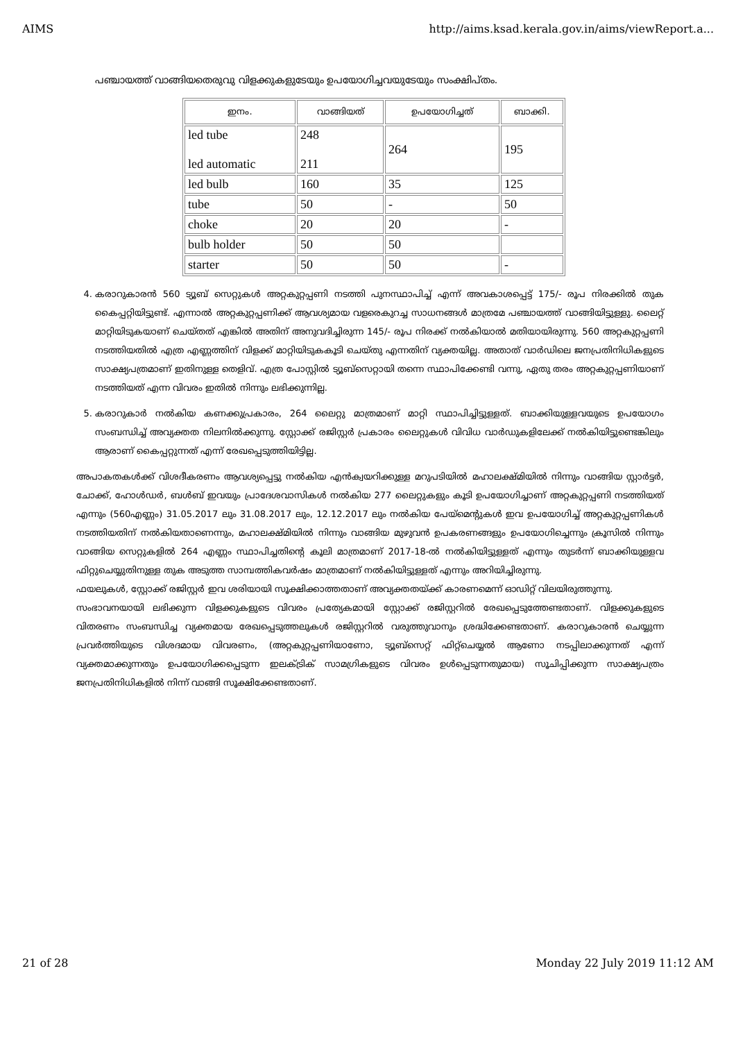AIMS http://aims.ksad.kerala.gov.in/aims/viewReport.a...
പഞ്ചായത്ത് വാങ്ങിയതെരുവു വിളക്കുകളുടേയും ഉപയോഗിച്ചവയുടേയും സംക്ഷിപ്തം.
| ഇനം. | വാങ്ങിയത് | ഉപയോഗിച്ചത് | ബാക്കി. |
| --- | --- | --- | --- |
| led tube led automatic | 248 211 | 264 | 195 |
| led bulb | 160 | 35 | 125 |
| tube | 50 | - | 50 |
| choke | 20 | 20 | - |
| bulb holder | 50 | 50 | |
| starter | 50 | 50 | - |
4. കരാറുകാരൻ 560 ട്യൂബ് സെറ്റുകൾ അറ്റകുറ്റപ്പണി നടത്തി പുനസ്ഥാപിച്ച് എന്ന് അവകാശപ്പെട്ട് 175/- രൂപ നിരക്കിൽ തുക കൈപ്പറ്റിയിട്ടുണ്ട്. എന്നാൽ അറ്റകുറ്റപ്പണിക്ക് ആവശ്യമായ വളരെകുറച്ച സാധനങ്ങൾ മാത്രമേ പഞ്ചായത്ത് വാങ്ങിയിട്ടുള്ളു. ലൈറ്റ് മാറ്റിയിടുകയാണ് ചെയ്തത് എങ്കിൽ അതിന് അനുവദിച്ചിരുന്ന 145/- രൂപ നിരക്ക് നൽകിയാൽ മതിയായിരുന്നു. 560 അറ്റകുറ്റപ്പണി നടത്തിയതിൽ എത്ര എണ്ണത്തിന് വിളക്ക് മാറ്റിയിടുകകൂടി ചെയ്തു എന്നതിന് വ്യക്തയില്ല. അതാത് വാർഡിലെ ജനപ്രതിനിധികളുടെ സാക്ഷ്യപത്രമാണ് ഇതിനുള്ള തെളിവ്. എത്ര പോസ്റ്റിൽ ട്യൂബ്സെറ്റായി തന്നെ സ്ഥാപിക്കേണ്ടി വന്നു, ഏതു തരം അറ്റകുറ്റപ്പണിയാണ് നടത്തിയത് എന്ന വിവരം ഇതിൽ നിന്നും ലഭിക്കുന്നില്ല.
5. കരാറുകാർ നൽകിയ കണക്കുപ്രകാരം, 264 ലൈറ്റു മാത്രമാണ് മാറ്റി സ്ഥാപിച്ചിട്ടുള്ളത്. ബാക്കിയുള്ളവയുടെ ഉപയോഗം സംബന്ധിച്ച് അവ്യക്തത നിലനിൽക്കുന്നു. സ്റ്റോക്ക് രജിസ്റ്റർ പ്രകാരം ലൈറ്റുകൾ വിവിധ വാർഡുകളിലേക്ക് നൽകിയിട്ടുണ്ടെങ്കിലും ആരാണ് കൈപ്പറ്റുന്നത് എന്ന് രേഖപ്പെടുത്തിയിട്ടില്ല.
അപാകതകൾക്ക് വിശദീകരണം ആവശ്യപ്പെട്ടു നൽകിയ എൻക്വയറിക്കുള്ള മറുപടിയിൽ മഹാലക്ഷ്മിയിൽ നിന്നും വാങ്ങിയ സ്റ്റാർട്ടർ, ചോക്ക്, ഹോൾഡർ, ബൾബ് ഇവയും പ്രാദേശവാസികൾ നൽകിയ 277 ലൈറ്റുകളും കൂടി ഉപയോഗിച്ചാണ് അറ്റകുറ്റപ്പണി നടത്തിയത് എന്നും (560എണ്ണം) 31.05.2017 ലും 31.08.2017 ലും, 12.12.2017 ലും നൽകിയ പേയ്മെന്റുകൾ ഇവ ഉപയോഗിച്ച് അറ്റകുറ്റപ്പണികൾ നടത്തിയതിന് നൽകിയതാണെന്നും, മഹാലക്ഷ്മിയിൽ നിന്നും വാങ്ങിയ മുഴുവൻ ഉപകരണങ്ങളും ഉപയോഗിച്ചെന്നും ക്രൂസിൽ നിന്നും വാങ്ങിയ സെറ്റുകളിൽ 264 എണ്ണം സ്ഥാപിച്ചതിന്റെ കൂലി മാത്രമാണ് 2017-18-ൽ നൽകിയിട്ടുള്ളത് എന്നും തുടർന്ന് ബാക്കിയുള്ളവ ഫിറ്റുചെയ്യുതിനുള്ള തുക അടുത്ത സാമ്പത്തികവർഷം മാത്രമാണ് നൽകിയിട്ടുള്ളത് എന്നും അറിയിച്ചിരുന്നു.
ഫയലുകൾ, സ്റ്റോക്ക് രജിസ്റ്റർ ഇവ ശരിയായി സൂക്ഷിക്കാത്തതാണ് അവ്യക്തതയ്ക്ക് കാരണമെന്ന് ഓഡിറ്റ് വിലയിരുത്തുന്നു.
സംഭാവനയായി ലഭിക്കുന്ന വിളക്കുകളുടെ വിവരം പ്രത്യേകമായി സ്റ്റോക്ക് രജിസ്റ്ററിൽ രേഖപ്പെടുത്തേണ്ടതാണ്. വിളക്കുകളുടെ വിതരണം സംബന്ധിച്ച വ്യക്തമായ രേഖപ്പെടുത്തലുകൾ രജിസ്റ്ററിൽ വരുത്തുവാനും ശ്രദ്ധിക്കേണ്ടതാണ്. കരാറുകാരൻ ചെയ്യുന്ന പ്രവർത്തിയുടെ വിശദമായ വിവരണം, (അറ്റകുറ്റപ്പണിയാണോ, ട്യൂബ്സെറ്റ് ഫിറ്റ്ചെയ്യൽ ആണോ നടപ്പിലാക്കുന്നത് എന്ന് വ്യക്തമാക്കുന്നതും ഉപയോഗിക്കപ്പെടുന്ന ഇലക്ട്രിക് സാമഗ്രികളുടെ വിവരം ഉൾപ്പെടുന്നതുമായ) സൂചിപ്പിക്കുന്ന സാക്ഷ്യപത്രം ജനപ്രതിനിധികളിൽ നിന്ന് വാങ്ങി സൂക്ഷിക്കേണ്ടതാണ്.
21 of 28 Monday 22 July 2019 11:12 AM